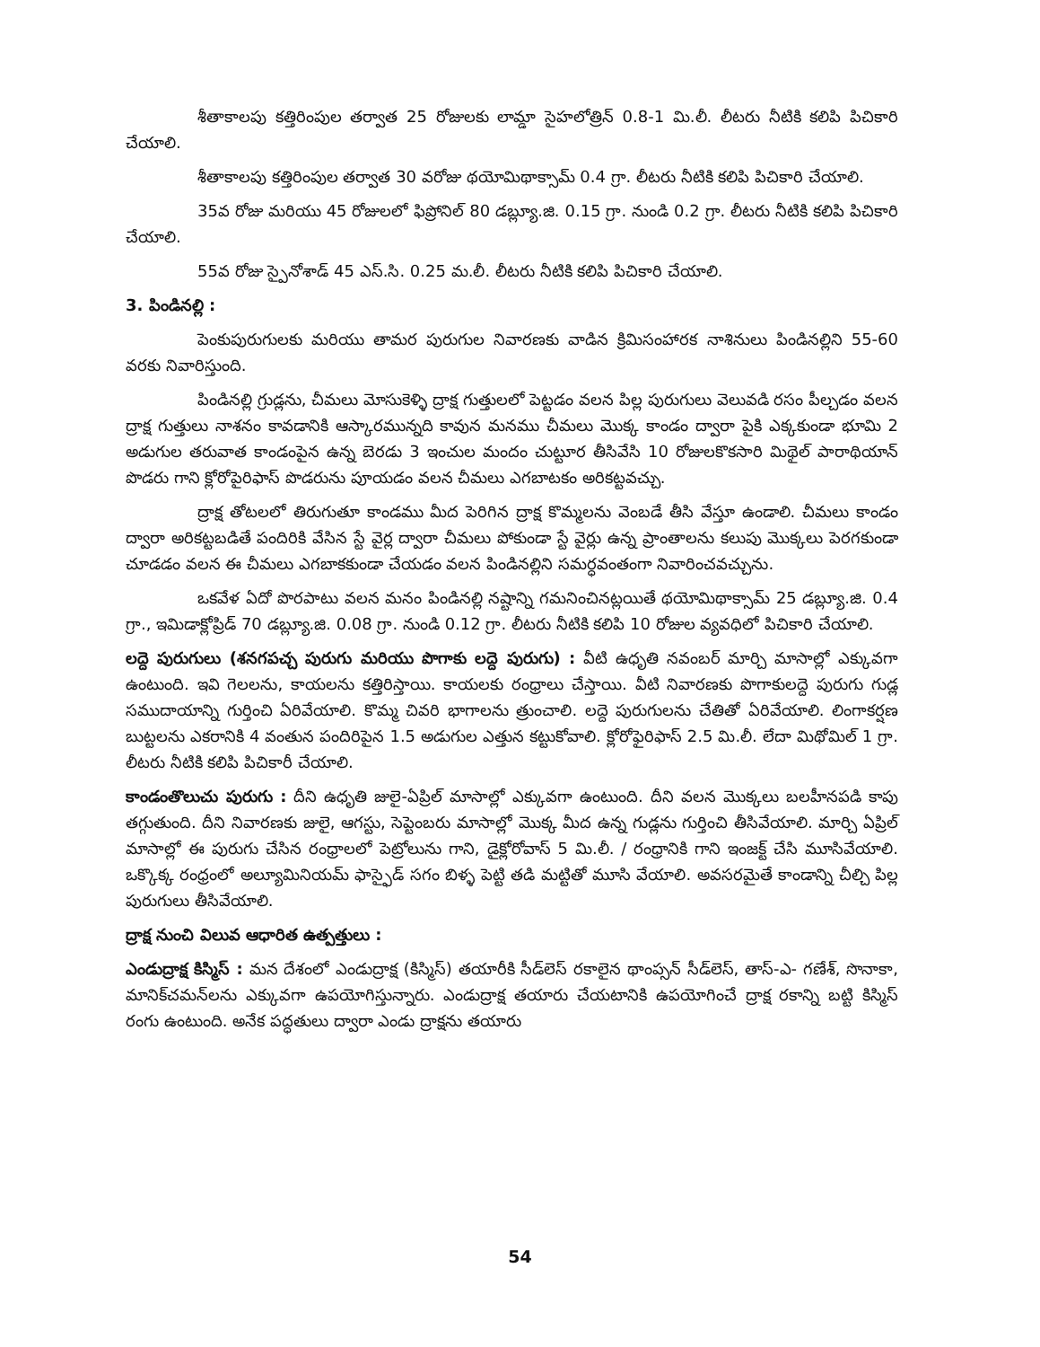శీతాకాలపు కత్తిరింపుల తర్వాత 25 రోజులకు లామ్డా సైహలోత్రిన్ 0.8-1 మి.లీ. లీటరు నీటికి కలిపి పిచికారి చేయాలి.
శీతాకాలపు కత్తిరింపుల తర్వాత 30 వరోజు థయోమిథాక్సామ్ 0.4 గ్రా. లీటరు నీటికి కలిపి పిచికారి చేయాలి.
35వ రోజు మరియు 45 రోజులలో ఫిప్రోనిల్ 80 డబ్ల్యూ.జి. 0.15 గ్రా. నుండి 0.2 గ్రా. లీటరు నీటికి కలిపి పిచికారి చేయాలి.
55వ రోజు స్పైనోశాడ్ 45 ఎస్.సి. 0.25 మ.లీ. లీటరు నీటికి కలిపి పిచికారి చేయాలి.
3. పిండినల్లి :
పెంకుపురుగులకు మరియు తామర పురుగుల నివారణకు వాడిన క్రిమిసంహారక నాశినులు పిండినల్లిని 55-60 వరకు నివారిస్తుంది.
పిండినల్లి గ్రుడ్లను, చీమలు మోసుకెళ్ళి ద్రాక్ష గుత్తులలో పెట్టడం వలన పిల్ల పురుగులు వెలువడి రసం పీల్చడం వలన ద్రాక్ష గుత్తులు నాశనం కావడానికి ఆస్కారమున్నది కావున మనము చీమలు మొక్క కాండం ద్వారా పైకి ఎక్కకుండా భూమి 2 అడుగుల తరువాత కాండంపైన ఉన్న బెరడు 3 ఇంచుల మందం చుట్టూర తీసివేసి 10 రోజులకొకసారి మిథైల్ పారాథియాన్ పొడరు గాని క్లోరోపైరిఫాస్ పొడరును పూయడం వలన చీమలు ఎగబాటకం అరికట్టవచ్చు.
ద్రాక్ష తోటలలో తిరుగుతూ కాండము మీద పెరిగిన ద్రాక్ష కొమ్మలను వెంబడే తీసి వేస్తూ ఉండాలి. చీమలు కాండం ద్వారా అరికట్టబడితే పందిరికి వేసిన స్టే వైర్ల ద్వారా చీమలు పోకుండా స్టే వైర్లు ఉన్న ప్రాంతాలను కలుపు మొక్కలు పెరగకుండా చూడడం వలన ఈ చీమలు ఎగబాకకుండా చేయడం వలన పిండినల్లిని సమర్ధవంతంగా నివారించవచ్చును.
ఒకవేళ ఏదో పొరపాటు వలన మనం పిండినల్లి నష్టాన్ని గమనించినట్లయితే థయోమిథాక్సామ్ 25 డబ్ల్యూ.జి. 0.4 గ్రా., ఇమిడాక్లోప్రిడ్ 70 డబ్ల్యూ.జి. 0.08 గ్రా. నుండి 0.12 గ్రా. లీటరు నీటికి కలిపి 10 రోజుల వ్యవధిలో పిచికారి చేయాలి.
లద్దె పురుగులు (శనగపచ్చ పురుగు మరియు పొగాకు లద్దె పురుగు) : వీటి ఉధృతి నవంబర్ మార్చి మాసాల్లో ఎక్కువగా ఉంటుంది. ఇవి గెలలను, కాయలను కత్తిరిస్తాయి. కాయలకు రంధ్రాలు చేస్తాయి. వీటి నివారణకు పొగాకులద్దె పురుగు గుడ్ల సముదాయాన్ని గుర్తించి ఏరివేయాలి. కొమ్మ చివరి భాగాలను త్రుంచాలి. లద్దె పురుగులను చేతితో ఏరివేయాలి. లింగాకర్షణ బుట్టలను ఎకరానికి 4 వంతున పందిరిపైన 1.5 అడుగుల ఎత్తున కట్టుకోవాలి. క్లోరోఫైరిఫాస్ 2.5 మి.లీ. లేదా మిథోమిల్ 1 గ్రా. లీటరు నీటికి కలిపి పిచికారీ చేయాలి.
కాండంతొలుచు పురుగు : దీని ఉధృతి జులై-ఏప్రిల్ మాసాల్లో ఎక్కువగా ఉంటుంది. దీని వలన మొక్కలు బలహీనపడి కాపు తగ్గుతుంది. దీని నివారణకు జులై, ఆగస్టు, సెప్టెంబరు మాసాల్లో మొక్క మీద ఉన్న గుడ్లను గుర్తించి తీసివేయాలి. మార్చి ఏప్రిల్ మాసాల్లో ఈ పురుగు చేసిన రంధ్రాలలో పెట్రోలును గాని, డైక్లోరోవాస్ 5 మి.లీ. / రంధ్రానికి గాని ఇంజక్ట్ చేసి మూసివేయాలి. ఒక్కొక్క రంధ్రంలో అల్యూమినియమ్ ఫాస్ఫైడ్ సగం బిళ్ళ పెట్టి తడి మట్టితో మూసి వేయాలి. అవసరమైతే కాండాన్ని చీల్చి పిల్ల పురుగులు తీసివేయాలి.
ద్రాక్ష నుంచి విలువ ఆధారిత ఉత్పత్తులు :
ఎండుద్రాక్ష కిస్మిస్ : మన దేశంలో ఎండుద్రాక్ష (కిస్మిస్) తయారీకి సీడ్‌లెస్ రకాలైన థాంప్సన్ సీడ్‌లెస్, తాస్-ఎ- గణేశ్, సొనాకా, మానిక్‌చమన్‌లను ఎక్కువగా ఉపయోగిస్తున్నారు. ఎండుద్రాక్ష తయారు చేయటానికి ఉపయోగించే ద్రాక్ష రకాన్ని బట్టి కిస్మిస్ రంగు ఉంటుంది. అనేక పద్ధతులు ద్వారా ఎండు ద్రాక్షను తయారు
54